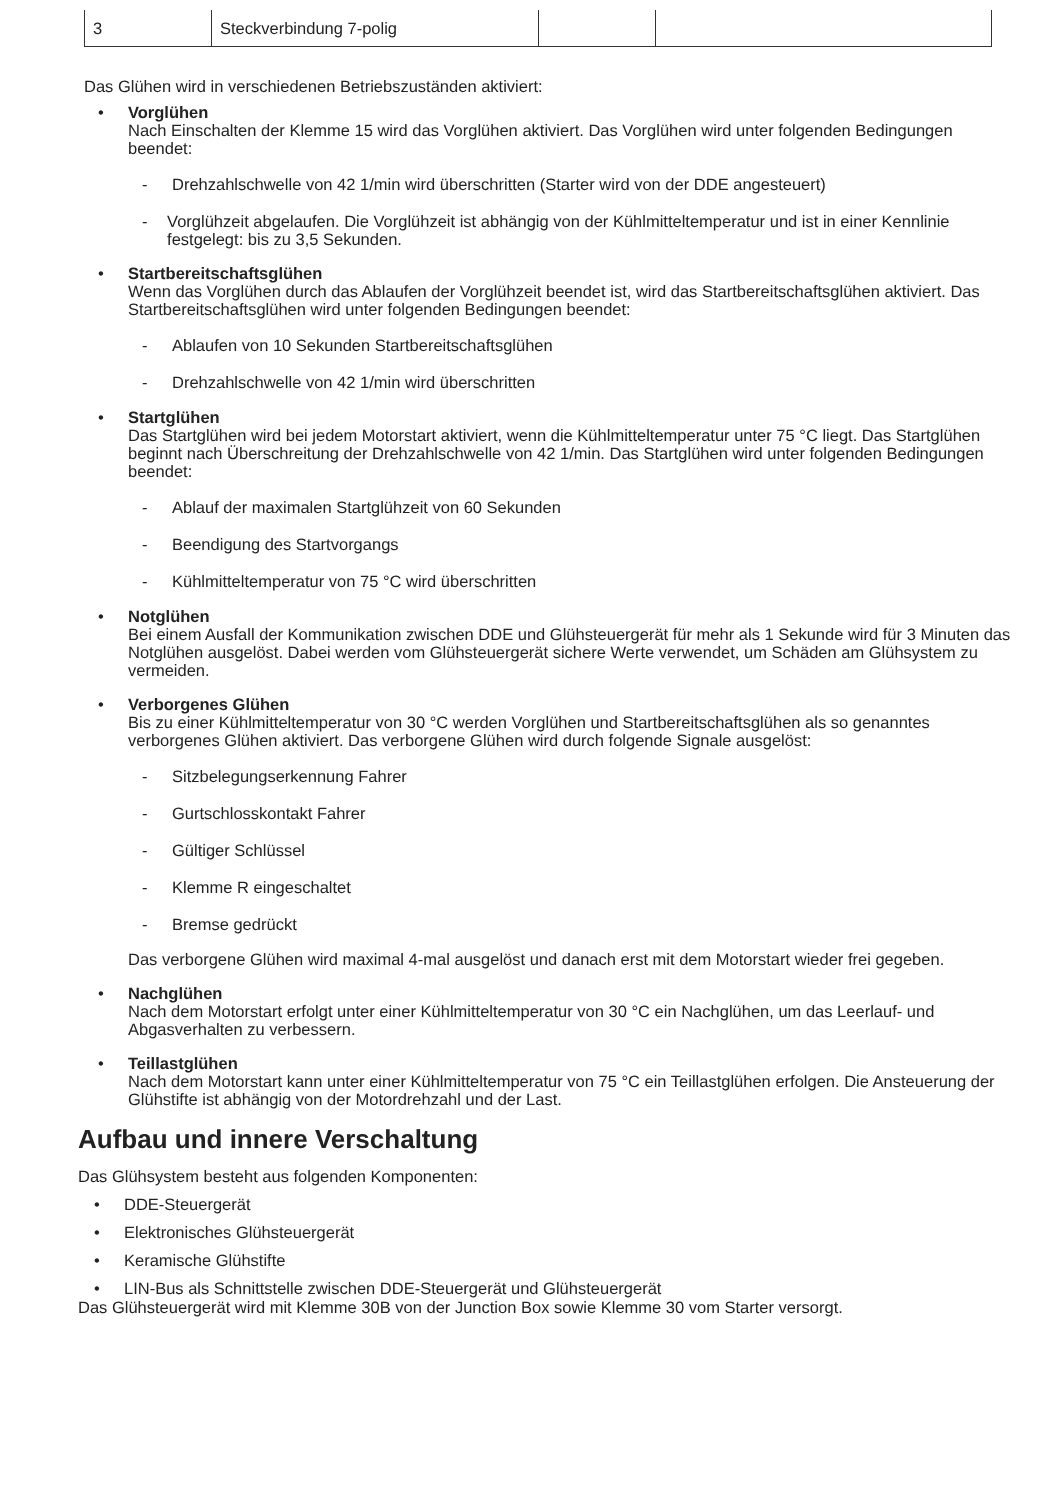| 3 | Steckverbindung 7-polig | | |
Das Glühen wird in verschiedenen Betriebszuständen aktiviert:
•
Vorglühen
Nach Einschalten der Klemme 15 wird das Vorglühen aktiviert. Das Vorglühen wird unter folgenden Bedingungen beendet:
-
Drehzahlschwelle von 42 1/min wird überschritten (Starter wird von der DDE angesteuert)
-
Vorglühzeit abgelaufen. Die Vorglühzeit ist abhängig von der Kühlmitteltemperatur und ist in einer Kennlinie festgelegt: bis zu 3,5 Sekunden.
•
Startbereitschaftsglühen
Wenn das Vorglühen durch das Ablaufen der Vorglühzeit beendet ist, wird das Startbereitschaftsglühen aktiviert. Das Startbereitschaftsglühen wird unter folgenden Bedingungen beendet:
-
Ablaufen von 10 Sekunden Startbereitschaftsglühen
-
Drehzahlschwelle von 42 1/min wird überschritten
•
Startglühen
Das Startglühen wird bei jedem Motorstart aktiviert, wenn die Kühlmitteltemperatur unter 75 °C liegt. Das Startglühen beginnt nach Überschreitung der Drehzahlschwelle von 42 1/min. Das Startglühen wird unter folgenden Bedingungen beendet:
-
Ablauf der maximalen Startglühzeit von 60 Sekunden
-
Beendigung des Startvorgangs
-
Kühlmitteltemperatur von 75 °C wird überschritten
•
Notglühen
Bei einem Ausfall der Kommunikation zwischen DDE und Glühsteuergerät für mehr als 1 Sekunde wird für 3 Minuten das Notglühen ausgelöst. Dabei werden vom Glühsteuergerät sichere Werte verwendet, um Schäden am Glühsystem zu vermeiden.
•
Verborgenes Glühen
Bis zu einer Kühlmitteltemperatur von 30 °C werden Vorglühen und Startbereitschaftsglühen als so genanntes verborgenes Glühen aktiviert. Das verborgene Glühen wird durch folgende Signale ausgelöst:
-
Sitzbelegungserkennung Fahrer
-
Gurtschlosskontakt Fahrer
-
Gültiger Schlüssel
-
Klemme R eingeschaltet
-
Bremse gedrückt
Das verborgene Glühen wird maximal 4-mal ausgelöst und danach erst mit dem Motorstart wieder frei gegeben.
•
Nachglühen
Nach dem Motorstart erfolgt unter einer Kühlmitteltemperatur von 30 °C ein Nachglühen, um das Leerlauf- und Abgasverhalten zu verbessern.
•
Teillastglühen
Nach dem Motorstart kann unter einer Kühlmitteltemperatur von 75 °C ein Teillastglühen erfolgen. Die Ansteuerung der Glühstifte ist abhängig von der Motordrehzahl und der Last.
Aufbau und innere Verschaltung
Das Glühsystem besteht aus folgenden Komponenten:
•
DDE-Steuergerät
•
Elektronisches Glühsteuergerät
•
Keramische Glühstifte
•
LIN-Bus als Schnittstelle zwischen DDE-Steuergerät und Glühsteuergerät
Das Glühsteuergerät wird mit Klemme 30B von der Junction Box sowie Klemme 30 vom Starter versorgt.